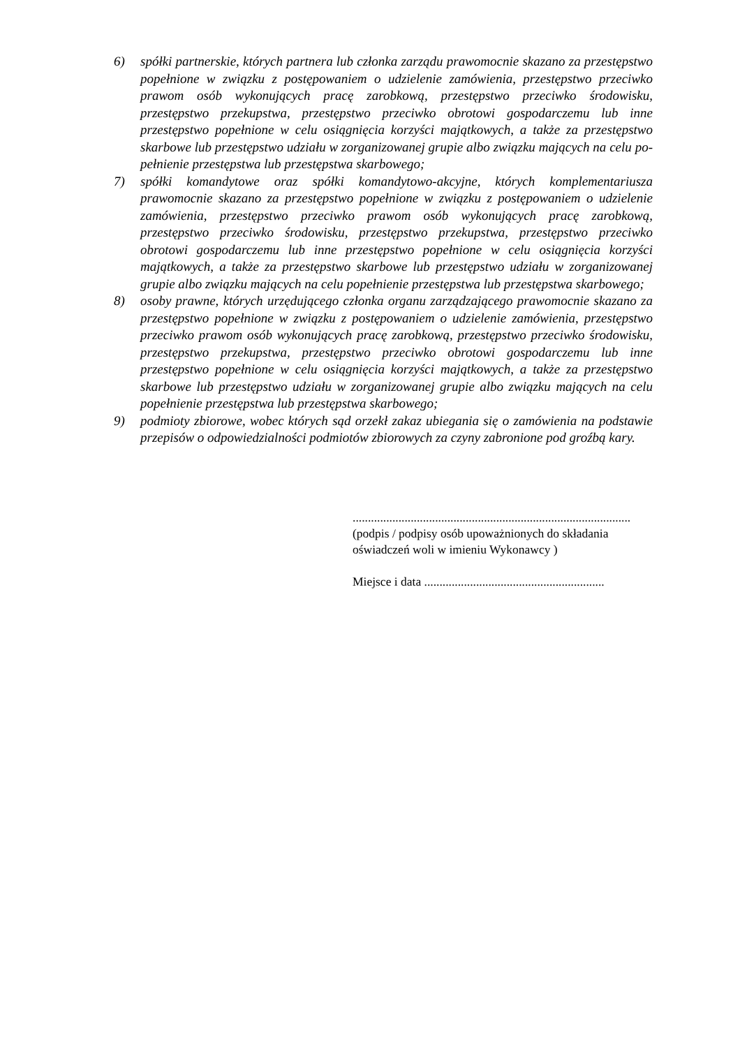6) spółki partnerskie, których partnera lub członka zarządu prawomocnie skazano za przestępstwo popełnione w związku z postępowaniem o udzielenie zamówienia, przestępstwo przeciwko prawom osób wykonujących pracę zarobkową, przestępstwo przeciwko środowisku, przestępstwo przekupstwa, przestępstwo przeciwko obrotowi gospodarczemu lub inne przestępstwo popełnione w celu osiągnięcia korzyści majątkowych, a także za przestępstwo skarbowe lub przestępstwo udziału w zorganizowanej grupie albo związku mających na celu po-pełnienie przestępstwa lub przestępstwa skarbowego;
7) spółki komandytowe oraz spółki komandytowo-akcyjne, których komplementariusza prawomocnie skazano za przestępstwo popełnione w związku z postępowaniem o udzielenie zamówienia, przestępstwo przeciwko prawom osób wykonujących pracę zarobkową, przestępstwo przeciwko środowisku, przestępstwo przekupstwa, przestępstwo przeciwko obrotowi gospodarczemu lub inne przestępstwo popełnione w celu osiągnięcia korzyści majątkowych, a także za przestępstwo skarbowe lub przestępstwo udziału w zorganizowanej grupie albo związku mających na celu popełnienie przestępstwa lub przestępstwa skarbowego;
8) osoby prawne, których urzędującego członka organu zarządzającego prawomocnie skazano za przestępstwo popełnione w związku z postępowaniem o udzielenie zamówienia, przestępstwo przeciwko prawom osób wykonujących pracę zarobkową, przestępstwo przeciwko środowisku, przestępstwo przekupstwa, przestępstwo przeciwko obrotowi gospodarczemu lub inne przestępstwo popełnione w celu osiągnięcia korzyści majątkowych, a także za przestępstwo skarbowe lub przestępstwo udziału w zorganizowanej grupie albo związku mających na celu popełnienie przestępstwa lub przestępstwa skarbowego;
9) podmioty zbiorowe, wobec których sąd orzekł zakaz ubiegania się o zamówienia na podstawie przepisów o odpowiedzialności podmiotów zbiorowych za czyny zabronione pod groźbą kary.
...........................................................................................
(podpis / podpisy osób upoważnionych do składania
oświadczeń woli w imieniu Wykonawcy )
Miejsce i data ...........................................................